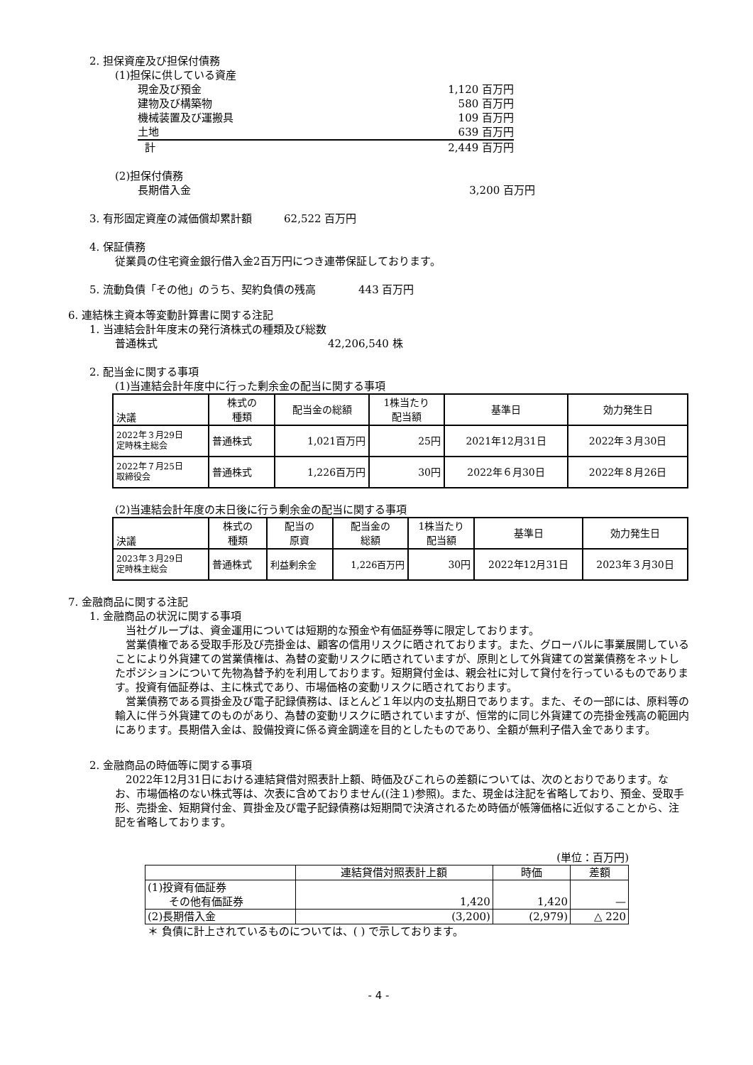2. 担保資産及び担保付債務
(1)担保に供している資産
現金及び預金 1,120 百万円
建物及び構築物 580 百万円
機械装置及び運搬具 109 百万円
土地 639 百万円
計 2,449 百万円
(2)担保付債務
長期借入金 3,200 百万円
3. 有形固定資産の減価償却累計額　　　62,522 百万円
4. 保証債務
従業員の住宅資金銀行借入金2百万円につき連帯保証しております。
5. 流動負債「その他」のうち、契約負債の残高　　　　443 百万円
6. 連結株主資本等変動計算書に関する注記
1. 当連結会計年度末の発行済株式の種類及び総数
普通株式　　　　　　　　　　　　　　　　42,206,540 株
2. 配当金に関する事項
(1)当連結会計年度中に行った剰余金の配当に関する事項
| 決議 | 株式の 種類 | 配当金の総額 | 1株当たり 配当額 | 基準日 | 効力発生日 |
| --- | --- | --- | --- | --- | --- |
| 2022年３月29日 定時株主総会 | 普通株式 | 1,021百万円 | 25円 | 2021年12月31日 | 2022年３月30日 |
| 2022年７月25日 取締役会 | 普通株式 | 1,226百万円 | 30円 | 2022年６月30日 | 2022年８月26日 |
(2)当連結会計年度の末日後に行う剰余金の配当に関する事項
| 決議 | 株式の 種類 | 配当の 原資 | 配当金の 総額 | 1株当たり 配当額 | 基準日 | 効力発生日 |
| --- | --- | --- | --- | --- | --- | --- |
| 2023年３月29日 定時株主総会 | 普通株式 | 利益剰余金 | 1,226百万円 | 30円 | 2022年12月31日 | 2023年３月30日 |
7. 金融商品に関する注記
1. 金融商品の状況に関する事項
当社グループは、資金運用については短期的な預金や有価証券等に限定しております。
営業債権である受取手形及び売掛金は、顧客の信用リスクに晒されております。また、グローバルに事業展開していることにより外貨建ての営業債権は、為替の変動リスクに晒されていますが、原則として外貨建ての営業債務をネットしたポジションについて先物為替予約を利用しております。短期貸付金は、親会社に対して貸付を行っているものであります。投資有価証券は、主に株式であり、市場価格の変動リスクに晒されております。
営業債務である買掛金及び電子記録債務は、ほとんど１年以内の支払期日であります。また、その一部には、原料等の輸入に伴う外貨建てのものがあり、為替の変動リスクに晒されていますが、恒常的に同じ外貨建ての売掛金残高の範囲内にあります。長期借入金は、設備投資に係る資金調達を目的としたものであり、全額が無利子借入金であります。
2. 金融商品の時価等に関する事項
2022年12月31日における連結貸借対照表計上額、時価及びこれらの差額については、次のとおりであります。なお、市場価格のない株式等は、次表に含めておりません((注１)参照)。また、現金は注記を省略しており、預金、受取手形、売掛金、短期貸付金、買掛金及び電子記録債務は短期間で決済されるため時価が帳簿価格に近似することから、注記を省略しております。
(単位：百万円)
| | 連結貸借対照表計上額 | 時価 | 差額 |
| --- | --- | --- | --- |
| (1)投資有価証券 その他有価証券 | 1,420 | 1,420 | — |
| (2)長期借入金 | (3,200) | (2,979) | △ 220 |
＊ 負債に計上されているものについては、( ) で示しております。
- 4 -